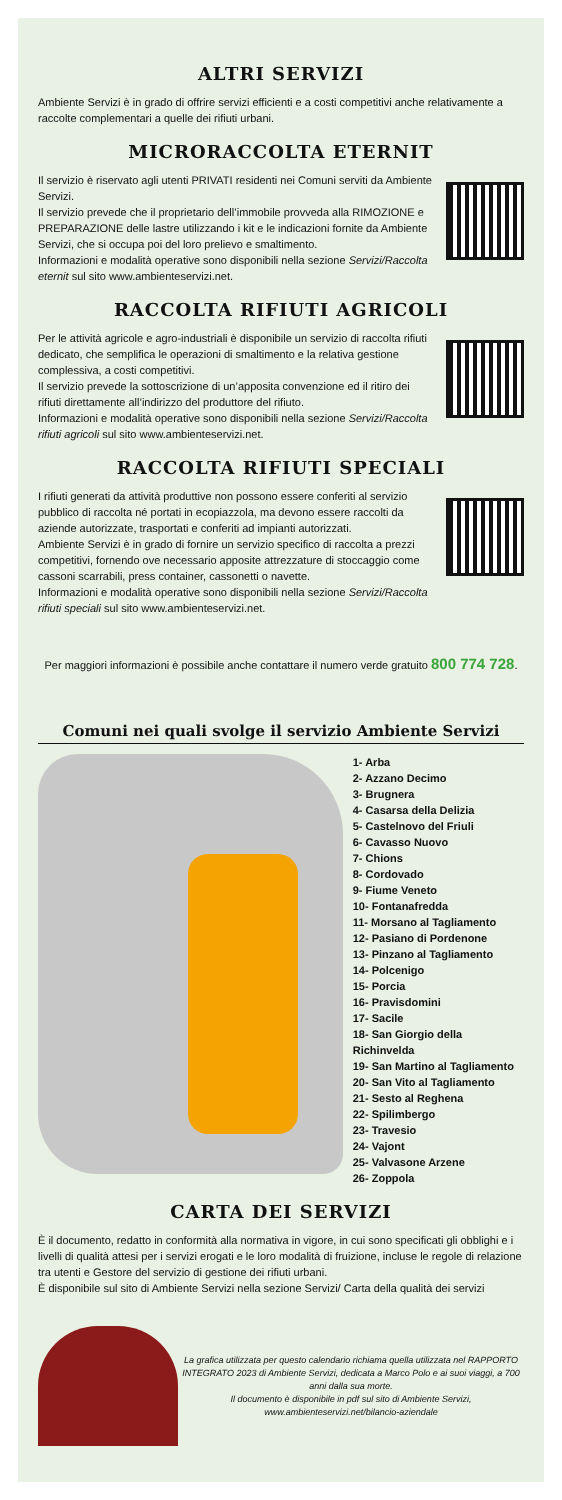ALTRI SERVIZI
Ambiente Servizi è in grado di offrire servizi efficienti e a costi competitivi anche relativamente a raccolte complementari a quelle dei rifiuti urbani.
MICRORACCOLTA ETERNIT
Il servizio è riservato agli utenti PRIVATI residenti nei Comuni serviti da Ambiente Servizi.
Il servizio prevede che il proprietario dell’immobile provveda alla RIMOZIONE e PREPARAZIONE delle lastre utilizzando i kit e le indicazioni fornite da Ambiente Servizi, che si occupa poi del loro prelievo e smaltimento.
Informazioni e modalità operative sono disponibili nella sezione Servizi/Raccolta eternit sul sito www.ambienteservizi.net.
RACCOLTA RIFIUTI AGRICOLI
Per le attività agricole e agro-industriali è disponibile un servizio di raccolta rifiuti dedicato, che semplifica le operazioni di smaltimento e la relativa gestione complessiva, a costi competitivi.
Il servizio prevede la sottoscrizione di un’apposita convenzione ed il ritiro dei rifiuti direttamente all’indirizzo del produttore del rifiuto.
Informazioni e modalità operative sono disponibili nella sezione Servizi/Raccolta rifiuti agricoli sul sito www.ambienteservizi.net.
RACCOLTA RIFIUTI SPECIALI
I rifiuti generati da attività produttive non possono essere conferiti al servizio pubblico di raccolta né portati in ecopiazzola, ma devono essere raccolti da aziende autorizzate, trasportati e conferiti ad impianti autorizzati.
Ambiente Servizi è in grado di fornire un servizio specifico di raccolta a prezzi competitivi, fornendo ove necessario apposite attrezzature di stoccaggio come cassoni scarrabili, press container, cassonetti o navette.
Informazioni e modalità operative sono disponibili nella sezione Servizi/Raccolta rifiuti speciali sul sito www.ambienteservizi.net.
Per maggiori informazioni è possibile anche contattare il numero verde gratuito 800 774 728.
Comuni nei quali svolge il servizio Ambiente Servizi
1- Arba
2- Azzano Decimo
3- Brugnera
4- Casarsa della Delizia
5- Castelnovo del Friuli
6- Cavasso Nuovo
7- Chions
8- Cordovado
9- Fiume Veneto
10- Fontanafredda
11- Morsano al Tagliamento
12- Pasiano di Pordenone
13- Pinzano al Tagliamento
14- Polcenigo
15- Porcia
16- Pravisdomini
17- Sacile
18- San Giorgio della Richinvelda
19- San Martino al Tagliamento
20- San Vito al Tagliamento
21- Sesto al Reghena
22- Spilimbergo
23- Travesio
24- Vajont
25- Valvasone Arzene
26- Zoppola
CARTA DEI SERVIZI
È il documento, redatto in conformità alla normativa in vigore, in cui sono specificati gli obblighi e i livelli di qualità attesi per i servizi erogati e le loro modalità di fruizione, incluse le regole di relazione tra utenti e Gestore del servizio di gestione dei rifiuti urbani.
È disponibile sul sito di Ambiente Servizi nella sezione Servizi/ Carta della qualità dei servizi
La grafica utilizzata per questo calendario richiama quella utilizzata nel RAPPORTO INTEGRATO 2023 di Ambiente Servizi, dedicata a Marco Polo e ai suoi viaggi, a 700 anni dalla sua morte.
Il documento è disponibile in pdf sul sito di Ambiente Servizi,
www.ambienteservizi.net/bilancio-aziendale